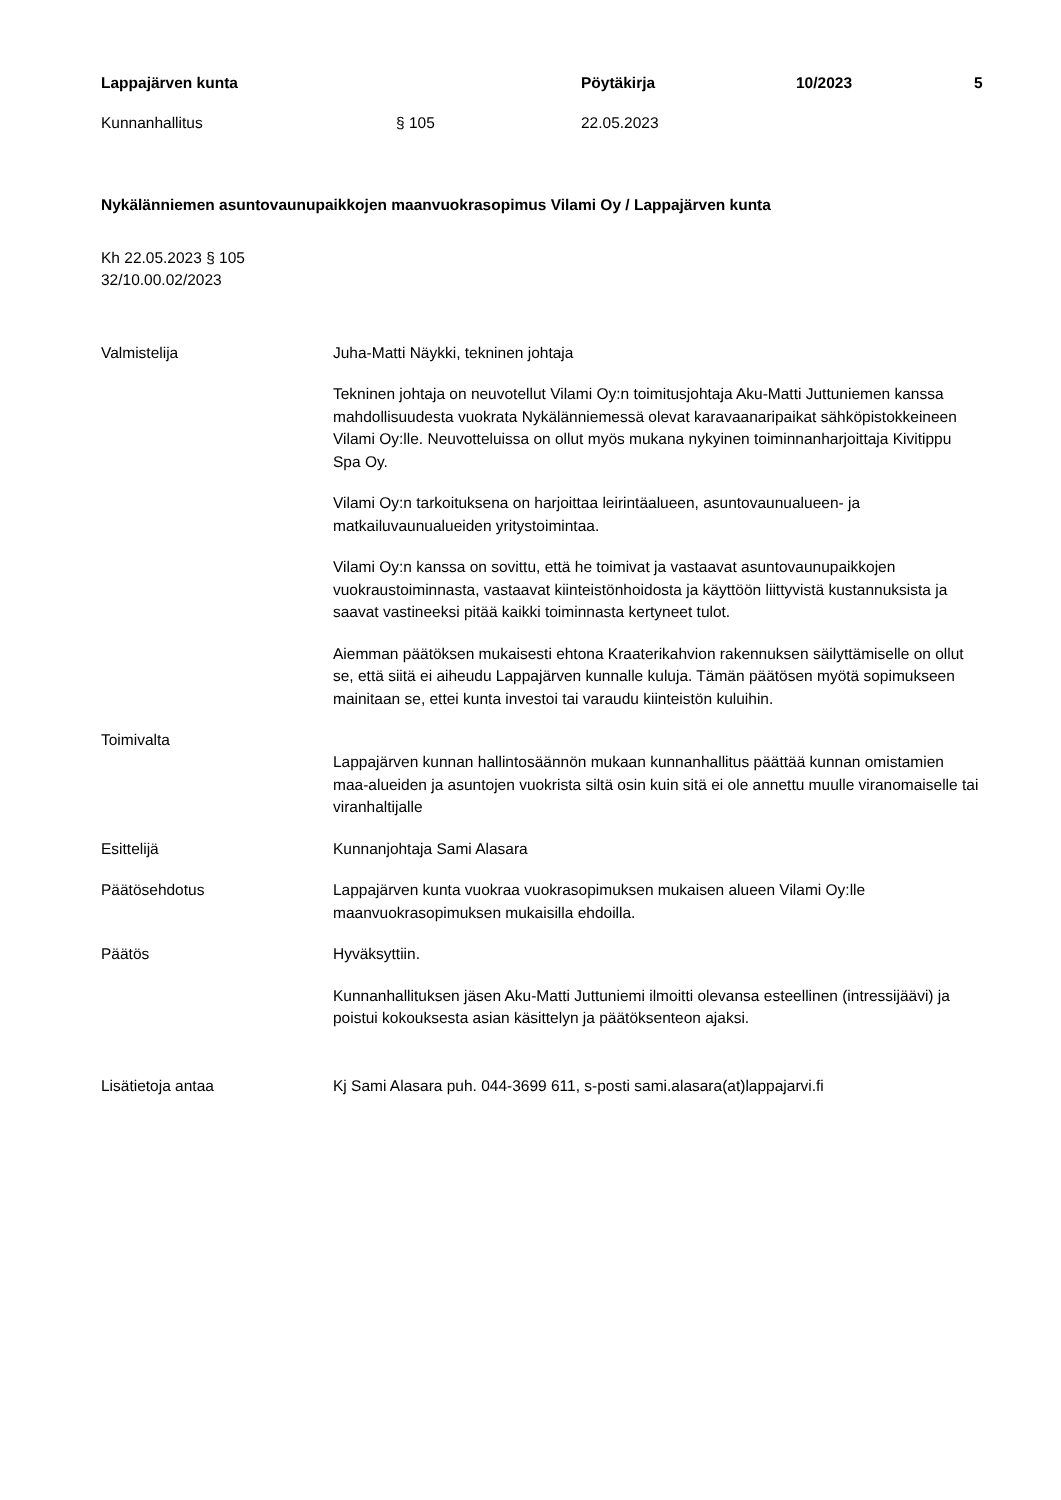Lappajärven kunta Pöytäkirja 10/2023 5
Kunnanhallitus § 105 22.05.2023
Nykälänniemen asuntovaunupaikkojen maanvuokrasopimus Vilami Oy / Lappajärven kunta
Kh 22.05.2023 § 105
32/10.00.02/2023
Valmistelija Juha-Matti Näykki, tekninen johtaja
Tekninen johtaja on neuvotellut Vilami Oy:n toimitusjohtaja Aku-Matti Juttuniemen kanssa mahdollisuudesta vuokrata Nykälänniemessä olevat karavaanaripaikat sähköpistokkeineen Vilami Oy:lle. Neuvotteluissa on ollut myös mukana nykyinen toiminnanharjoittaja Kivitippu Spa Oy.
Vilami Oy:n tarkoituksena on harjoittaa leirintäalueen, asuntovaunualueen- ja matkailuvaunualueiden yritystoimintaa.
Vilami Oy:n kanssa on sovittu, että he toimivat ja vastaavat asuntovaunupaikkojen vuokraustoiminnasta, vastaavat kiinteistönhoidosta ja käyttöön liittyvistä kustannuksista ja saavat vastineeksi pitää kaikki toiminnasta kertyneet tulot.
Aiemman päätöksen mukaisesti ehtona Kraaterikahvion rakennuksen säilyttämiselle on ollut se, että siitä ei aiheudu Lappajärven kunnalle kuluja. Tämän päätösen myötä sopimukseen mainitaan se, ettei kunta investoi tai varaudu kiinteistön kuluihin.
Toimivalta
Lappajärven kunnan hallintosäännön mukaan kunnanhallitus päättää kunnan omistamien maa-alueiden ja asuntojen vuokrista siltä osin kuin sitä ei ole annettu muulle viranomaiselle tai viranhaltijalle
Esittelijä Kunnanjohtaja Sami Alasara
Päätösehdotus Lappajärven kunta vuokraa vuokrasopimuksen mukaisen alueen Vilami Oy:lle maanvuokrasopimuksen mukaisilla ehdoilla.
Päätös Hyväksyttiin.
Kunnanhallituksen jäsen Aku-Matti Juttuniemi ilmoitti olevansa esteellinen (intressijäävi) ja poistui kokouksesta asian käsittelyn ja päätöksenteon ajaksi.
Lisätietoja antaa Kj Sami Alasara puh. 044-3699 611, s-posti sami.alasara(at)lappajarvi.fi